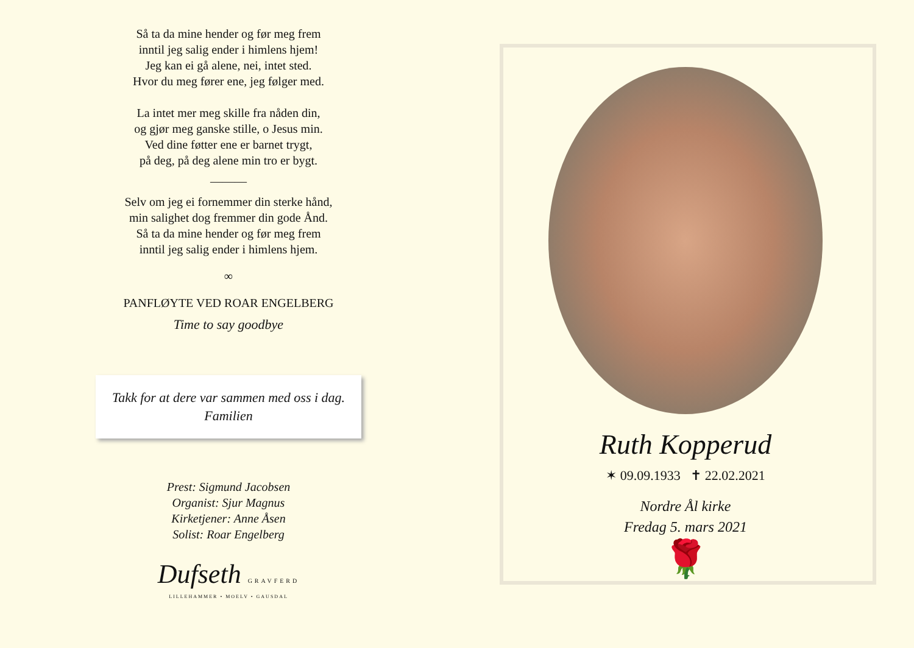Så ta da mine hender og før meg frem
inntil jeg salig ender i himlens hjem!
Jeg kan ei gå alene, nei, intet sted.
Hvor du meg fører ene, jeg følger med.
La intet mer meg skille fra nåden din,
og gjør meg ganske stille, o Jesus min.
Ved dine føtter ene er barnet trygt,
på deg, på deg alene min tro er bygt.
———
Selv om jeg ei fornemmer din sterke hånd,
min salighet dog fremmer din gode Ånd.
Så ta da mine hender og før meg frem
inntil jeg salig ender i himlens hjem.
∞
PANFLØYTE VED ROAR ENGELBERG
Time to say goodbye
Takk for at dere var sammen med oss i dag.
Familien
Prest: Sigmund Jacobsen
Organist: Sjur Magnus
Kirketjener: Anne Åsen
Solist: Roar Engelberg
Dufseth GRAVFERD
LILLEHAMMER • MOELV • GAUSDAL
Ruth Kopperud
✶ 09.09.1933 ✝ 22.02.2021
Nordre Ål kirke
Fredag 5. mars 2021
🌹